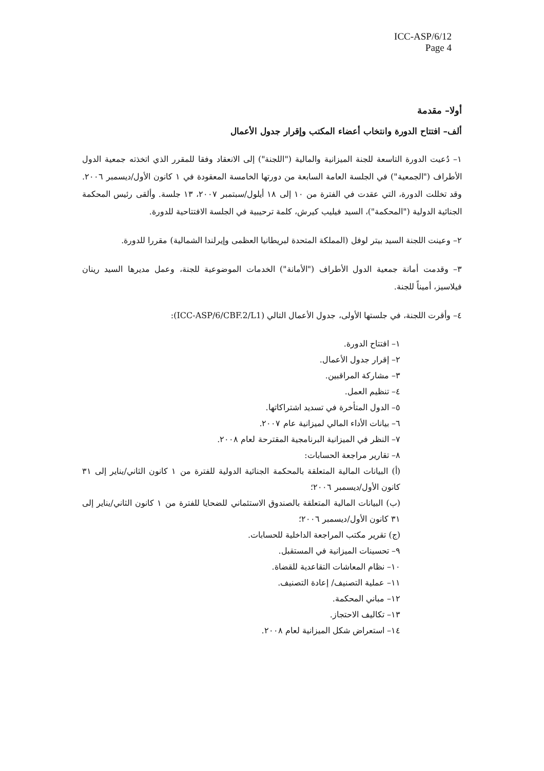ICC-ASP/6/12
Page 4
أولا– مقدمة
ألف– افتتاح الدورة وانتخاب أعضاء المكتب وإقرار جدول الأعمال
١– دُعيت الدورة التاسعة للجنة الميزانية والمالية ("اللجنة") إلى الانعقاد وفقا للمقرر الذي اتخذته جمعية الدول الأطراف ("الجمعية") في الجلسة العامة السابعة من دورتها الخامسة المعقودة في ١ كانون الأول/ديسمبر ٢٠٠٦. وقد تخللت الدورة، التي عقدت في الفترة من ١٠ إلى ١٨ أيلول/سبتمبر ٢٠٠٧، ١٣ جلسة. وألقى رئيس المحكمة الجنائية الدولية ("المحكمة")، السيد فيليب كيرش، كلمة ترحيبية في الجلسة الافتتاحية للدورة.
٢– وعينت اللجنة السيد بيتر لوفل (المملكة المتحدة لبريطانيا العظمى وإيرلندا الشمالية) مقررا للدورة.
٣– وقدمت أمانة جمعية الدول الأطراف ("الأمانة") الخدمات الموضوعية للجنة، وعمل مديرها السيد رينان فيلاسيز، أميناً للجنة.
٤– وأقرت اللجنة، في جلستها الأولى، جدول الأعمال التالي (ICC-ASP/6/CBF.2/L1):
١– افتتاح الدورة.
٢– إقرار جدول الأعمال.
٣– مشاركة المراقبين.
٤– تنظيم العمل.
٥– الدول المتأخرة في تسديد اشتراكاتها.
٦– بيانات الأداء المالي لميزانية عام ٢٠٠٧.
٧– النظر في الميزانية البرنامجية المقترحة لعام ٢٠٠٨.
٨– تقارير مراجعة الحسابات:
(أ) البيانات المالية المتعلقة بالمحكمة الجنائية الدولية للفترة من ١ كانون الثاني/يناير إلى ٣١ كانون الأول/ديسمبر ٢٠٠٦؛
(ب) البيانات المالية المتعلقة بالصندوق الاستئماني للضحايا للفترة من ١ كانون الثاني/يناير إلى ٣١ كانون الأول/ديسمبر ٢٠٠٦؛
(ج) تقرير مكتب المراجعة الداخلية للحسابات.
٩– تحسينات الميزانية في المستقبل.
١٠– نظام المعاشات التقاعدية للقضاة.
١١– عملية التصنيف/ إعادة التصنيف.
١٢– مباني المحكمة.
١٣– تكاليف الاحتجاز.
١٤– استعراض شكل الميزانية لعام ٢٠٠٨.